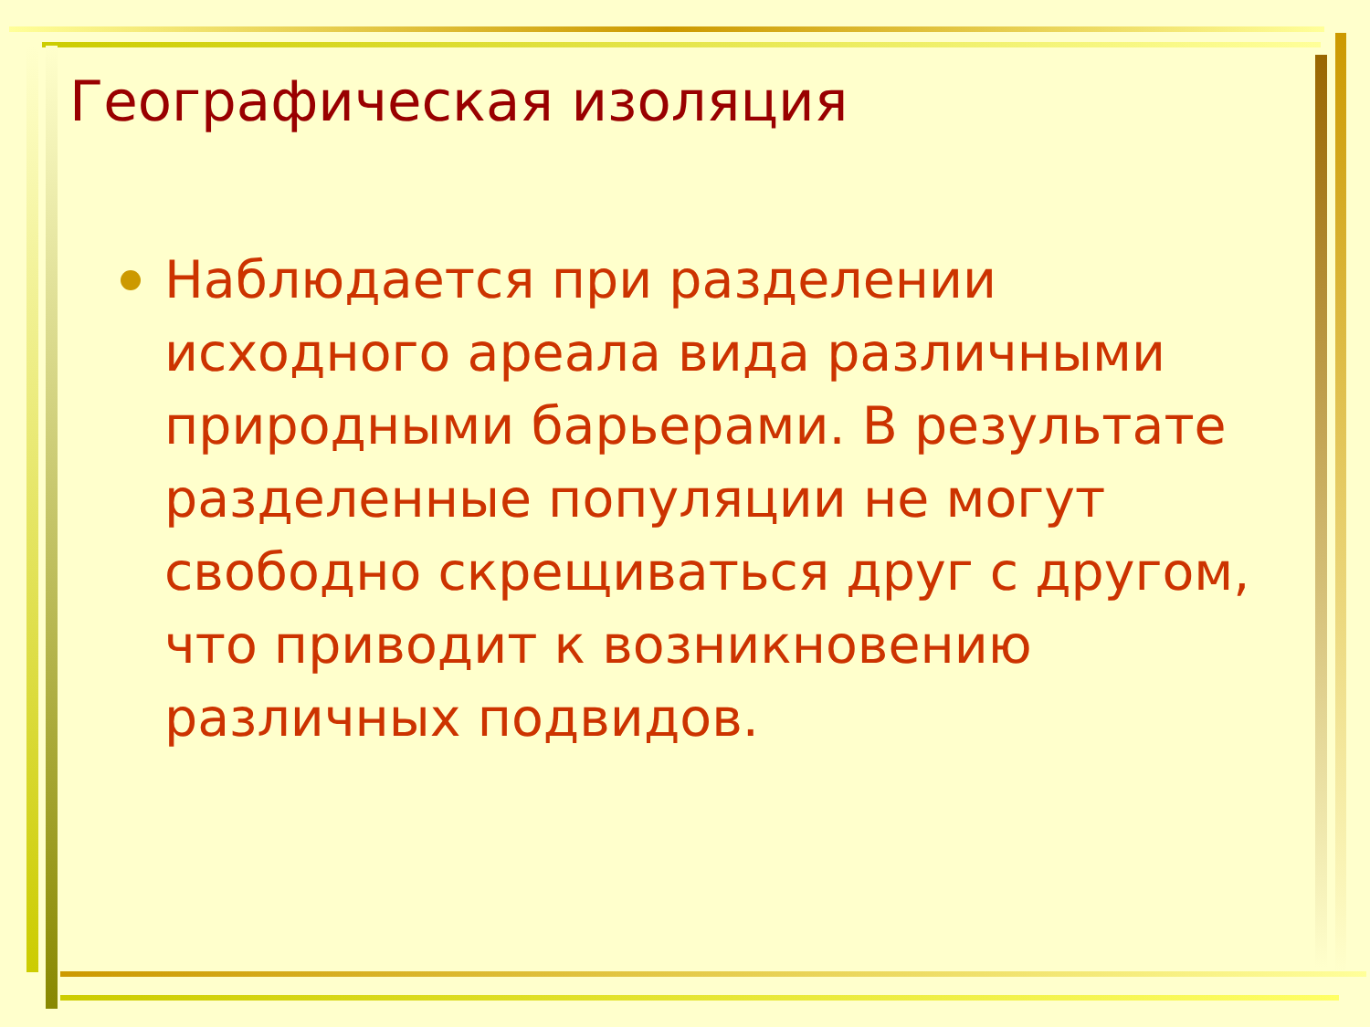Географическая изоляция
Наблюдается при разделении исходного ареала вида различными природными барьерами. В результате разделенные популяции не могут свободно скрещиваться друг с другом, что приводит к возникновению различных подвидов.